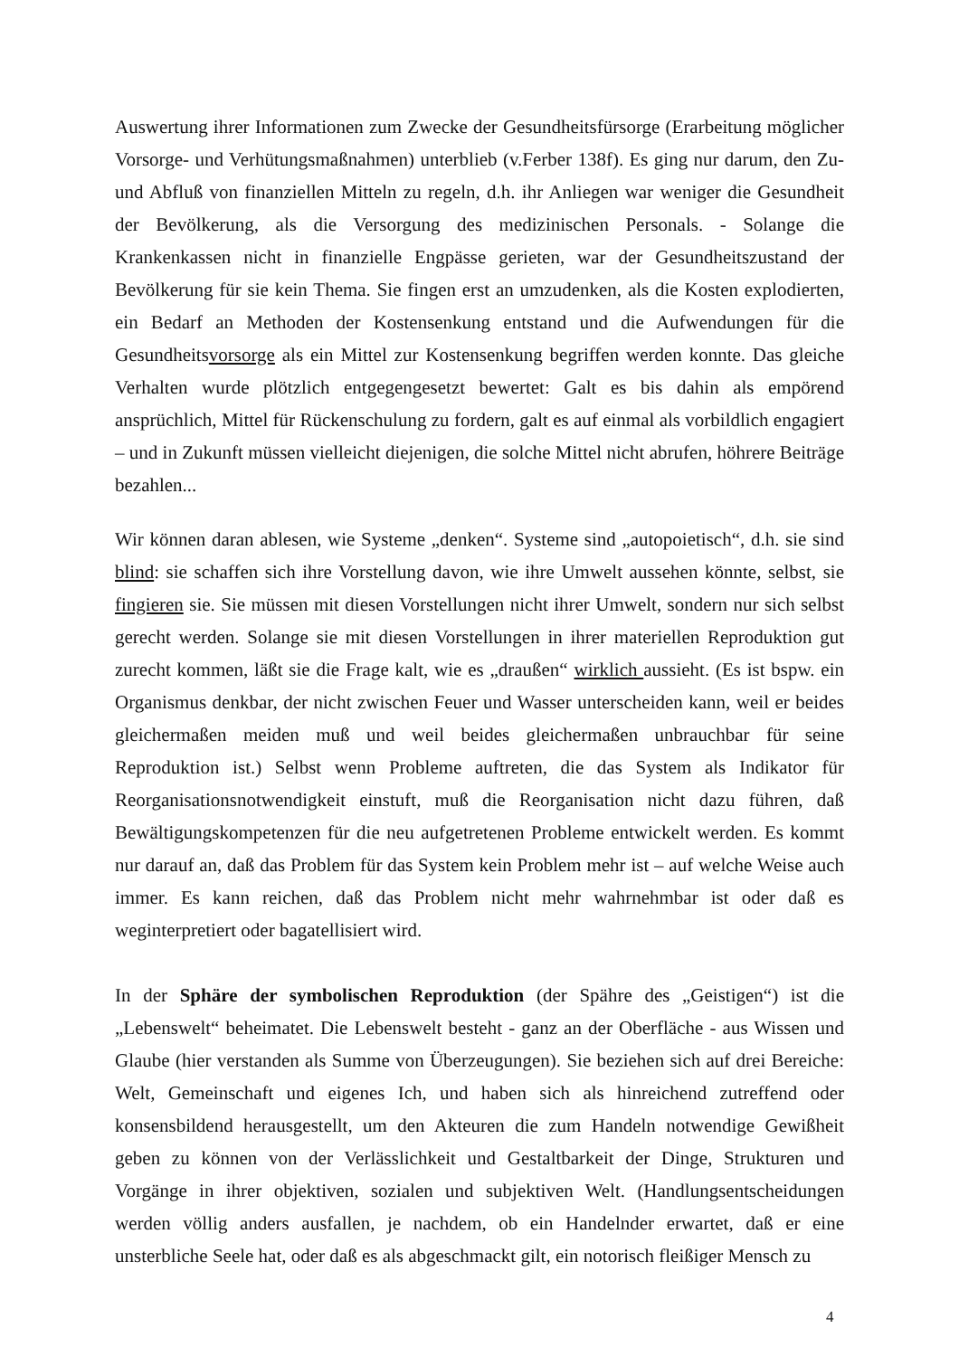Auswertung ihrer Informationen zum Zwecke der Gesundheitsfürsorge (Erarbeitung möglicher Vorsorge- und Verhütungsmaßnahmen) unterblieb (v.Ferber 138f). Es ging nur darum, den Zu- und Abfluß von finanziellen Mitteln zu regeln, d.h. ihr Anliegen war weniger die Gesundheit der Bevölkerung, als die Versorgung des medizinischen Personals. - Solange die Krankenkassen nicht in finanzielle Engpässe gerieten, war der Gesundheitszustand der Bevölkerung für sie kein Thema. Sie fingen erst an umzudenken, als die Kosten explodierten, ein Bedarf an Methoden der Kostensenkung entstand und die Aufwendungen für die Gesundheitsvorsorge als ein Mittel zur Kostensenkung begriffen werden konnte. Das gleiche Verhalten wurde plötzlich entgegengesetzt bewertet: Galt es bis dahin als empörend ansprüchlich, Mittel für Rückenschulung zu fordern, galt es auf einmal als vorbildlich engagiert – und in Zukunft müssen vielleicht diejenigen, die solche Mittel nicht abrufen, höhrere Beiträge bezahlen...
Wir können daran ablesen, wie Systeme „denken“. Systeme sind „autopoietisch“, d.h. sie sind blind: sie schaffen sich ihre Vorstellung davon, wie ihre Umwelt aussehen könnte, selbst, sie fingieren sie. Sie müssen mit diesen Vorstellungen nicht ihrer Umwelt, sondern nur sich selbst gerecht werden. Solange sie mit diesen Vorstellungen in ihrer materiellen Reproduktion gut zurecht kommen, läßt sie die Frage kalt, wie es „draußen“ wirklich aussieht. (Es ist bspw. ein Organismus denkbar, der nicht zwischen Feuer und Wasser unterscheiden kann, weil er beides gleichermaßen meiden muß und weil beides gleichermaßen unbrauchbar für seine Reproduktion ist.) Selbst wenn Probleme auftreten, die das System als Indikator für Reorganisationsnotwendigkeit einstuft, muß die Reorganisation nicht dazu führen, daß Bewältigungskompetenzen für die neu aufgetretenen Probleme entwickelt werden. Es kommt nur darauf an, daß das Problem für das System kein Problem mehr ist – auf welche Weise auch immer. Es kann reichen, daß das Problem nicht mehr wahrnehmbar ist oder daß es weginterpretiert oder bagatellisiert wird.
In der Sphäre der symbolischen Reproduktion (der Spähre des „Geistigen“) ist die „Lebenswelt“ beheimatet. Die Lebenswelt besteht - ganz an der Oberfläche - aus Wissen und Glaube (hier verstanden als Summe von Überzeugungen). Sie beziehen sich auf drei Bereiche: Welt, Gemeinschaft und eigenes Ich, und haben sich als hinreichend zutreffend oder konsensbildend herausgestellt, um den Akteuren die zum Handeln notwendige Gewißheit geben zu können von der Verlässlichkeit und Gestaltbarkeit der Dinge, Strukturen und Vorgänge in ihrer objektiven, sozialen und subjektiven Welt. (Handlungsentscheidungen werden völlig anders ausfallen, je nachdem, ob ein Handelnder erwartet, daß er eine unsterbliche Seele hat, oder daß es als abgeschmackt gilt, ein notorisch fleißiger Mensch zu
4